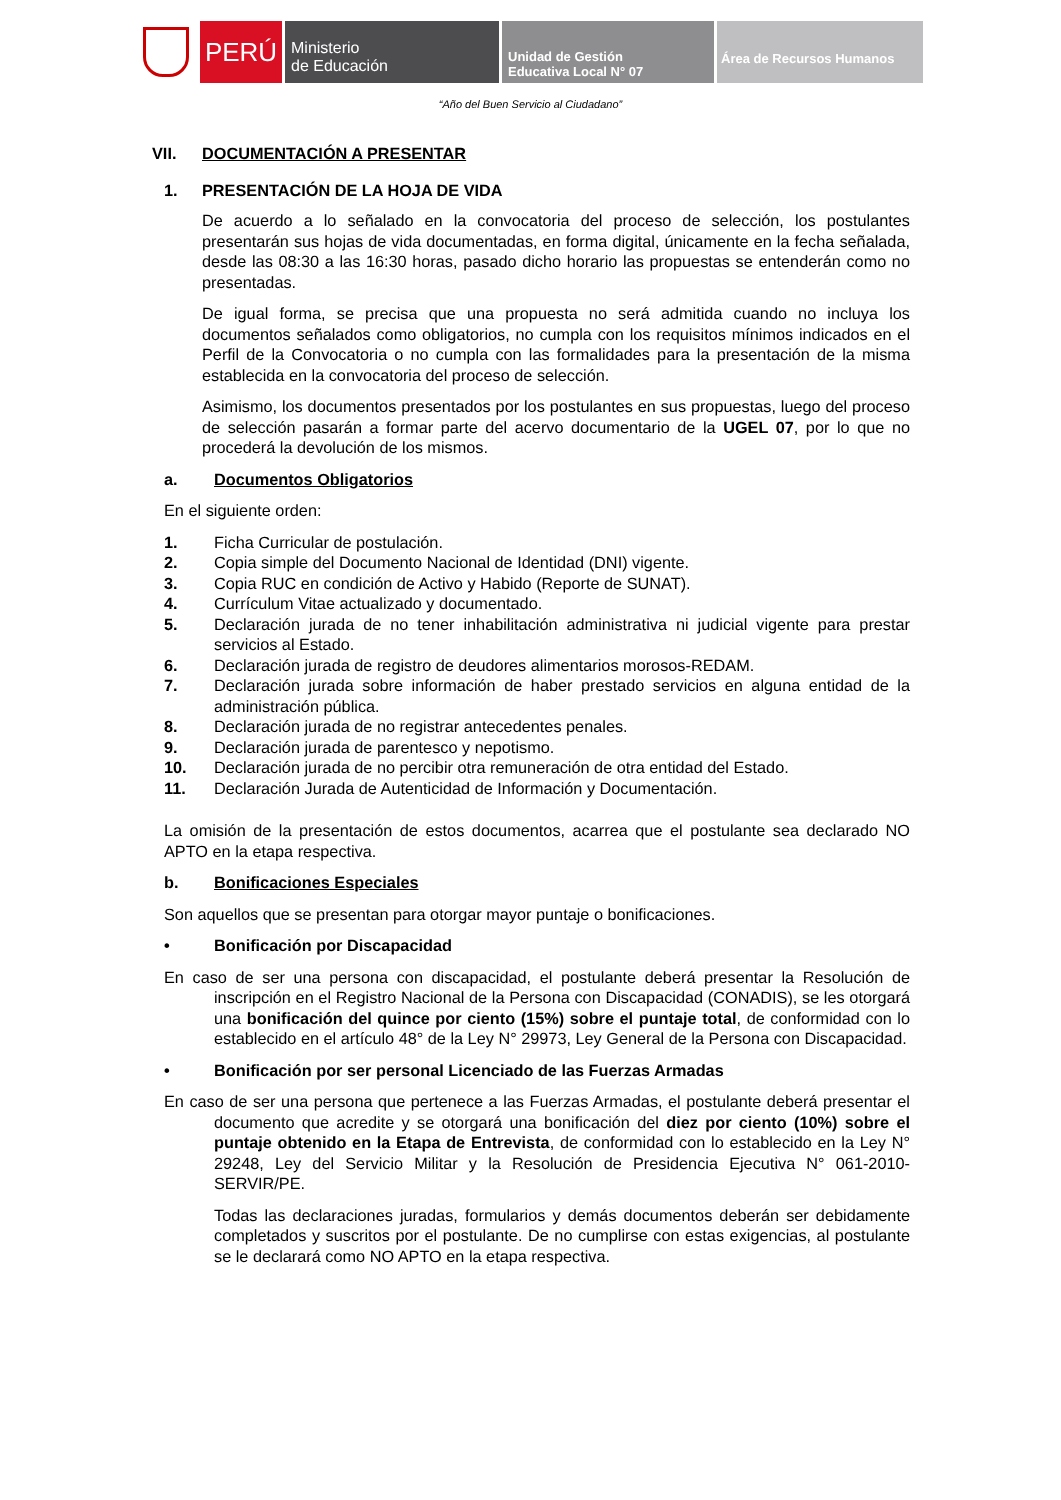PERÚ
Ministerio
de Educación
Unidad de Gestión
Educativa Local N° 07
Área de Recursos Humanos
“Año del Buen Servicio al Ciudadano”
VII. DOCUMENTACIÓN A PRESENTAR
1. PRESENTACIÓN DE LA HOJA DE VIDA
De acuerdo a lo señalado en la convocatoria del proceso de selección, los postulantes presentarán sus hojas de vida documentadas, en forma digital, únicamente en la fecha señalada, desde las 08:30 a las 16:30 horas, pasado dicho horario las propuestas se entenderán como no presentadas.
De igual forma, se precisa que una propuesta no será admitida cuando no incluya los documentos señalados como obligatorios, no cumpla con los requisitos mínimos indicados en el Perfil de la Convocatoria o no cumpla con las formalidades para la presentación de la misma establecida en la convocatoria del proceso de selección.
Asimismo, los documentos presentados por los postulantes en sus propuestas, luego del proceso de selección pasarán a formar parte del acervo documentario de la UGEL 07, por lo que no procederá la devolución de los mismos.
a. Documentos Obligatorios
En el siguiente orden:
1. Ficha Curricular de postulación.
2. Copia simple del Documento Nacional de Identidad (DNI) vigente.
3. Copia RUC en condición de Activo y Habido (Reporte de SUNAT).
4. Currículum Vitae actualizado y documentado.
5. Declaración jurada de no tener inhabilitación administrativa ni judicial vigente para prestar servicios al Estado.
6. Declaración jurada de registro de deudores alimentarios morosos-REDAM.
7. Declaración jurada sobre información de haber prestado servicios en alguna entidad de la administración pública.
8. Declaración jurada de no registrar antecedentes penales.
9. Declaración jurada de parentesco y nepotismo.
10. Declaración jurada de no percibir otra remuneración de otra entidad del Estado.
11. Declaración Jurada de Autenticidad de Información y Documentación.
La omisión de la presentación de estos documentos, acarrea que el postulante sea declarado NO APTO en la etapa respectiva.
b. Bonificaciones Especiales
Son aquellos que se presentan para otorgar mayor puntaje o bonificaciones.
• Bonificación por Discapacidad
En caso de ser una persona con discapacidad, el postulante deberá presentar la Resolución de inscripción en el Registro Nacional de la Persona con Discapacidad (CONADIS), se les otorgará una bonificación del quince por ciento (15%) sobre el puntaje total, de conformidad con lo establecido en el artículo 48° de la Ley N° 29973, Ley General de la Persona con Discapacidad.
• Bonificación por ser personal Licenciado de las Fuerzas Armadas
En caso de ser una persona que pertenece a las Fuerzas Armadas, el postulante deberá presentar el documento que acredite y se otorgará una bonificación del diez por ciento (10%) sobre el puntaje obtenido en la Etapa de Entrevista, de conformidad con lo establecido en la Ley N° 29248, Ley del Servicio Militar y la Resolución de Presidencia Ejecutiva N° 061-2010-SERVIR/PE.
Todas las declaraciones juradas, formularios y demás documentos deberán ser debidamente completados y suscritos por el postulante. De no cumplirse con estas exigencias, al postulante se le declarará como NO APTO en la etapa respectiva.